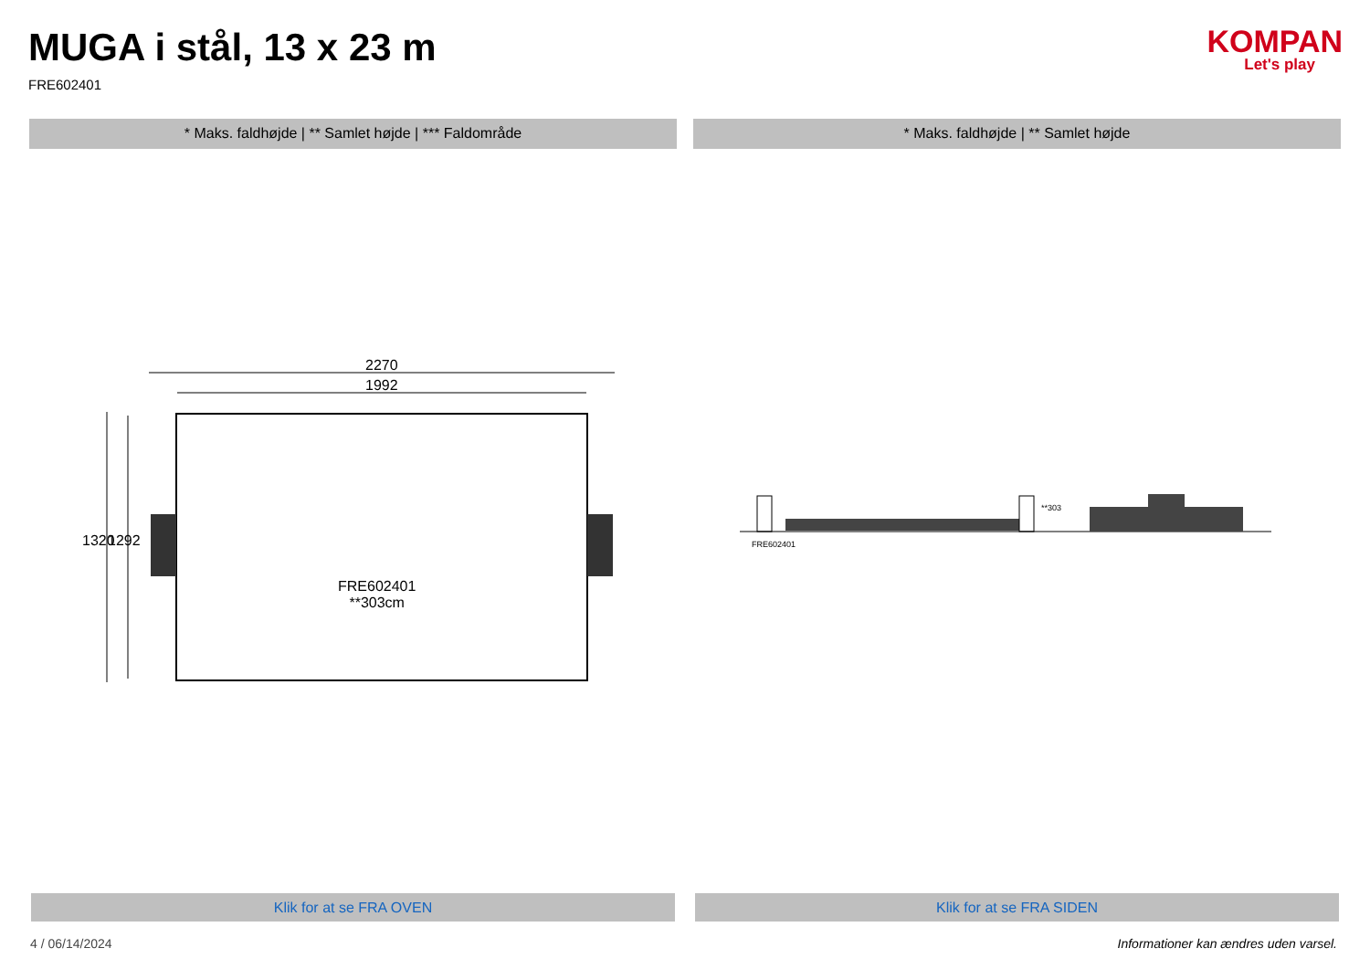MUGA i stål, 13 x 23 m
FRE602401
KOMPAN
Let's play
* Maks. faldhøjde | ** Samlet højde | *** Faldområde
* Maks. faldhøjde | ** Samlet højde
2270
1992
1320 1292
FRE602401
**303cm
FRE602401
**303
Klik for at se FRA OVEN Klik for at se FRA SIDEN
4 / 06/14/2024 Informationer kan ændres uden varsel.